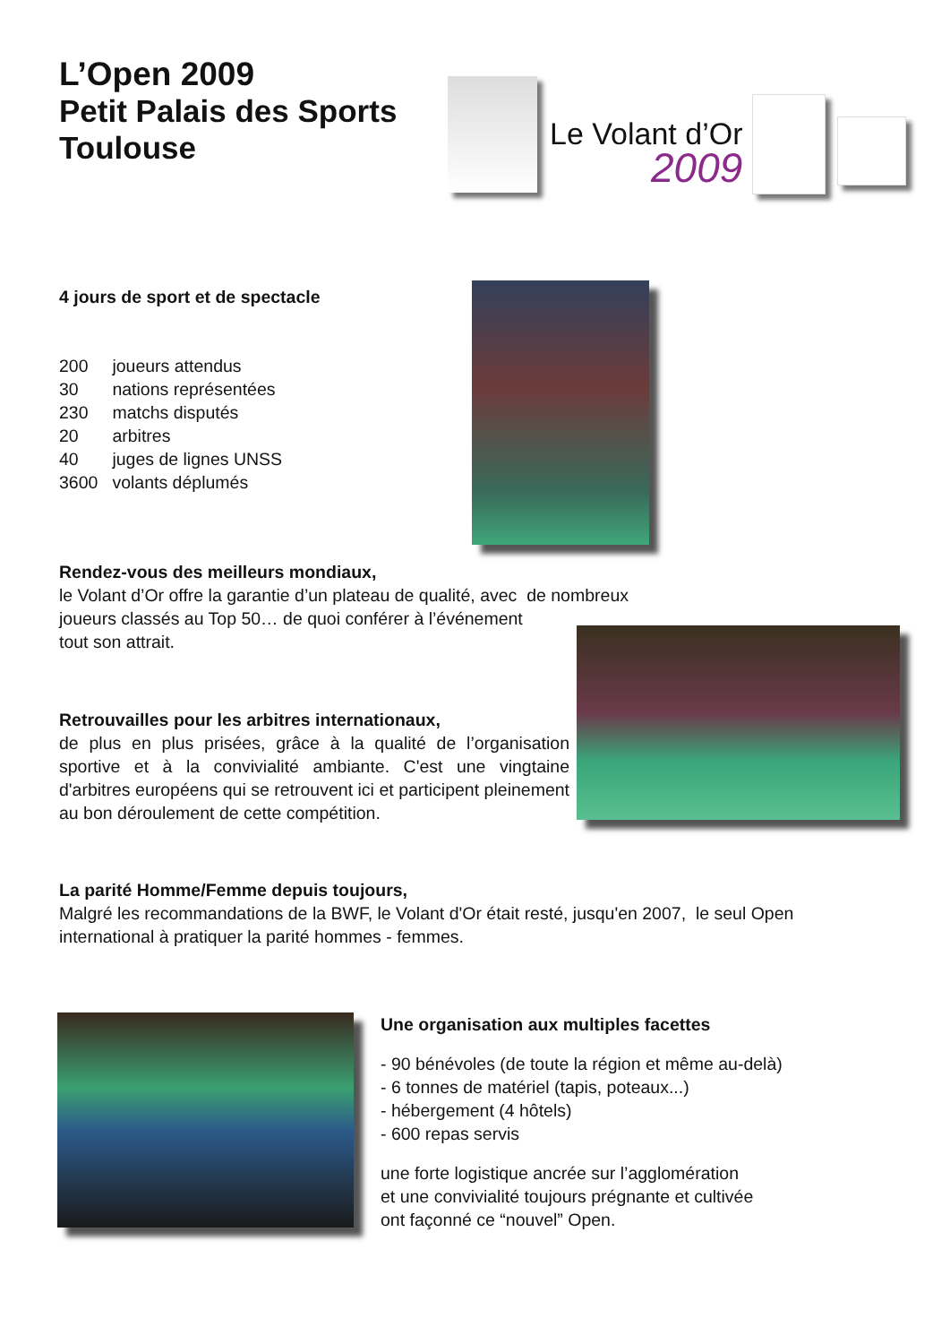L’Open 2009
Petit Palais des Sports
Toulouse
Le Volant d’Or
2009
4 jours de sport et de spectacle
| 200 | joueurs attendus |
| 30 | nations représentées |
| 230 | matchs disputés |
| 20 | arbitres |
| 40 | juges de lignes UNSS |
| 3600 | volants déplumés |
Rendez-vous des meilleurs mondiaux,
le Volant d’Or offre la garantie d’un plateau de qualité, avec de nombreux
joueurs classés au Top 50… de quoi conférer à l’événement
tout son attrait.
Retrouvailles pour les arbitres internationaux,
de plus en plus prisées, grâce à la qualité de l’organisation sportive et à la convivialité ambiante. C'est une vingtaine d'arbitres européens qui se retrouvent ici et participent pleinement au bon déroulement de cette compétition.
La parité Homme/Femme depuis toujours,
Malgré les recommandations de la BWF, le Volant d'Or était resté, jusqu'en 2007, le seul Open international à pratiquer la parité hommes - femmes.
Une organisation aux multiples facettes
- 90 bénévoles (de toute la région et même au-delà)
- 6 tonnes de matériel (tapis, poteaux...)
- hébergement (4 hôtels)
- 600 repas servis
une forte logistique ancrée sur l’agglomération
et une convivialité toujours prégnante et cultivée
ont façonné ce “nouvel” Open.